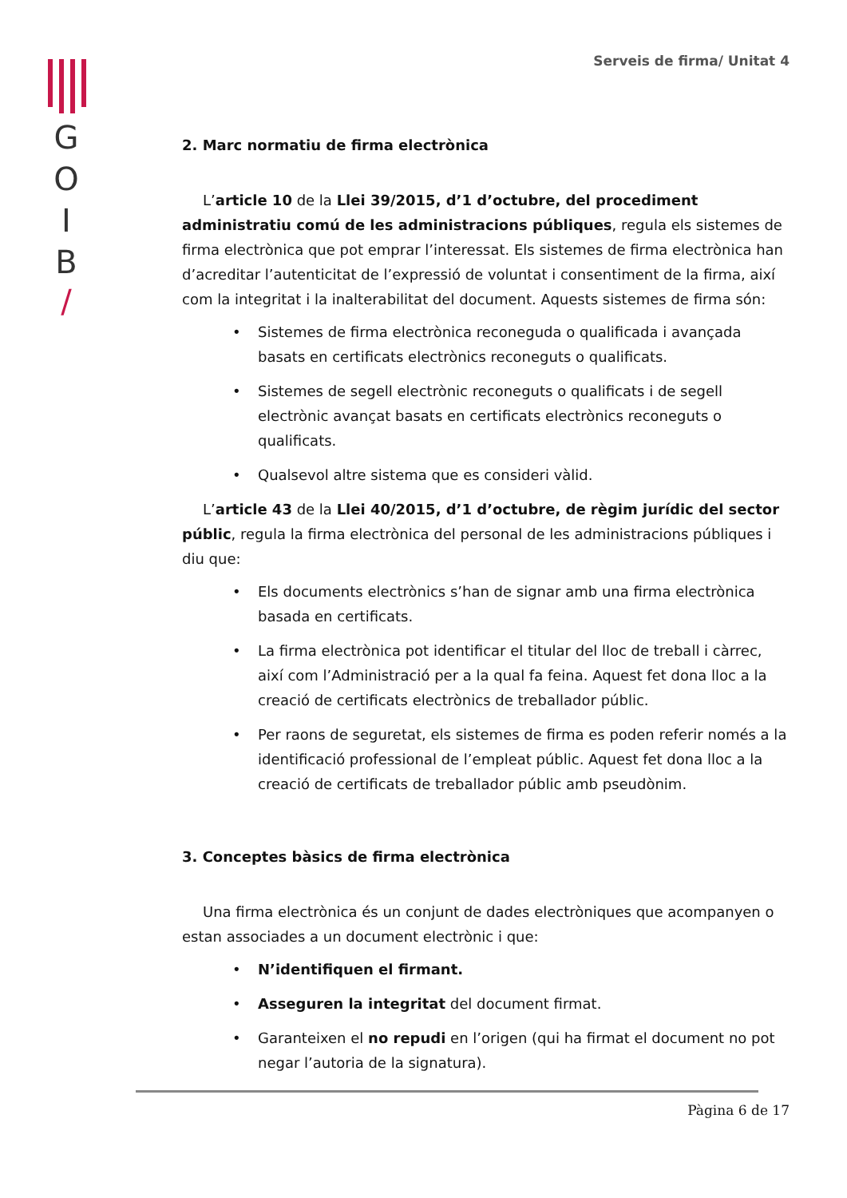G
O
I
B
/
Serveis de firma/ Unitat 4
2. Marc normatiu de firma electrònica
L’article 10 de la Llei 39/2015, d’1 d’octubre, del procediment administratiu comú de les administracions públiques, regula els sistemes de firma electrònica que pot emprar l’interessat. Els sistemes de firma electrònica han d’acreditar l’autenticitat de l’expressió de voluntat i consentiment de la firma, així com la integritat i la inalterabilitat del document. Aquests sistemes de firma són:
• Sistemes de firma electrònica reconeguda o qualificada i avançada basats en certificats electrònics reconeguts o qualificats.
• Sistemes de segell electrònic reconeguts o qualificats i de segell electrònic avançat basats en certificats electrònics reconeguts o qualificats.
• Qualsevol altre sistema que es consideri vàlid.
L’article 43 de la Llei 40/2015, d’1 d’octubre, de règim jurídic del sector públic, regula la firma electrònica del personal de les administracions públiques i diu que:
• Els documents electrònics s’han de signar amb una firma electrònica basada en certificats.
• La firma electrònica pot identificar el titular del lloc de treball i càrrec, així com l’Administració per a la qual fa feina. Aquest fet dona lloc a la creació de certificats electrònics de treballador públic.
• Per raons de seguretat, els sistemes de firma es poden referir només a la identificació professional de l’empleat públic. Aquest fet dona lloc a la creació de certificats de treballador públic amb pseudònim.
3. Conceptes bàsics de firma electrònica
Una firma electrònica és un conjunt de dades electròniques que acompanyen o estan associades a un document electrònic i que:
• N’identifiquen el firmant.
• Asseguren la integritat del document firmat.
• Garanteixen el no repudi en l’origen (qui ha firmat el document no pot negar l’autoria de la signatura).
Pàgina 6 de 17